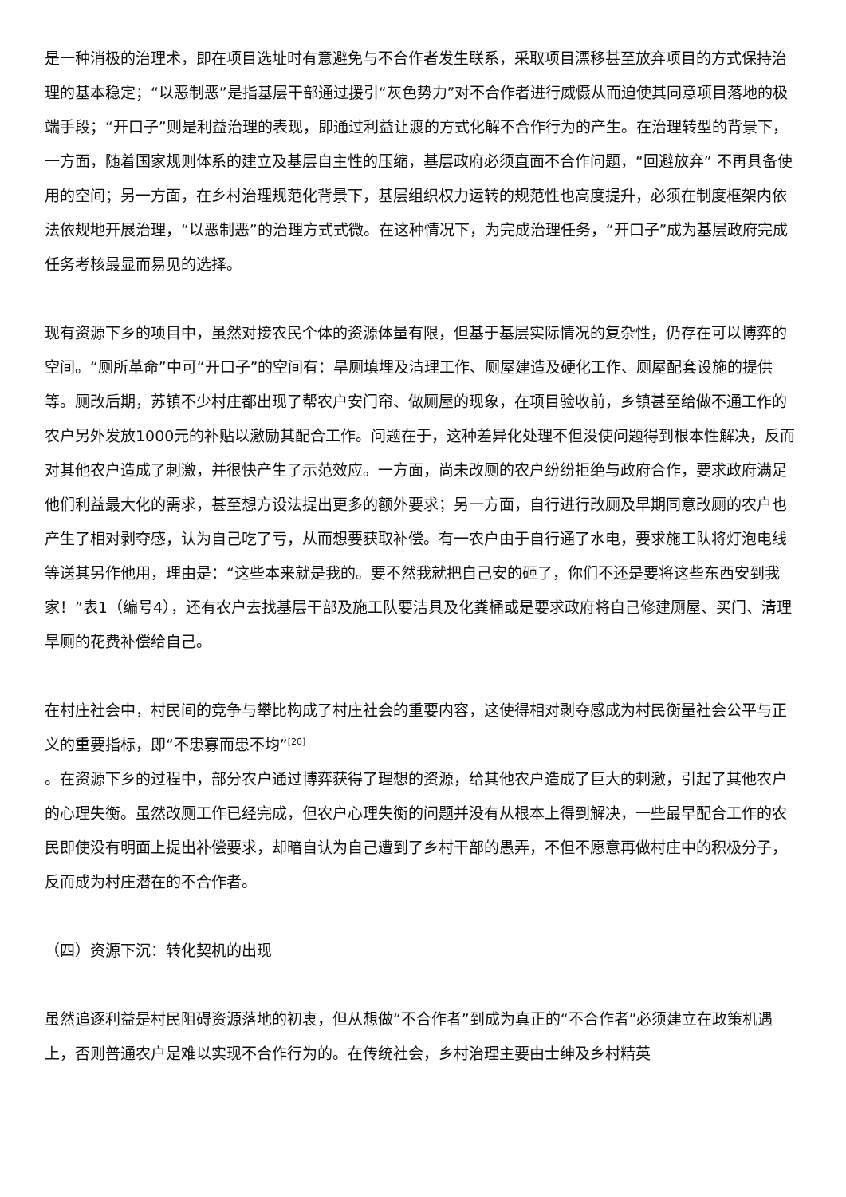是一种消极的治理术，即在项目选址时有意避免与不合作者发生联系，采取项目漂移甚至放弃项目的方式保持治理的基本稳定；“以恶制恶”是指基层干部通过援引“灰色势力”对不合作者进行威慑从而迫使其同意项目落地的极端手段；“开口子”则是利益治理的表现，即通过利益让渡的方式化解不合作行为的产生。在治理转型的背景下，一方面，随着国家规则体系的建立及基层自主性的压缩，基层政府必须直面不合作问题，“回避放弃” 不再具备使用的空间；另一方面，在乡村治理规范化背景下，基层组织权力运转的规范性也高度提升，必须在制度框架内依法依规地开展治理，“以恶制恶”的治理方式式微。在这种情况下，为完成治理任务，“开口子”成为基层政府完成任务考核最显而易见的选择。
现有资源下乡的项目中，虽然对接农民个体的资源体量有限，但基于基层实际情况的复杂性，仍存在可以博弈的空间。“厕所革命”中可“开口子”的空间有：旱厕填埋及清理工作、厕屋建造及硬化工作、厕屋配套设施的提供等。厕改后期，苏镇不少村庄都出现了帮农户安门帘、做厕屋的现象，在项目验收前，乡镇甚至给做不通工作的农户另外发放1000元的补贴以激励其配合工作。问题在于，这种差异化处理不但没使问题得到根本性解决，反而对其他农户造成了刺激，并很快产生了示范效应。一方面，尚未改厕的农户纷纷拒绝与政府合作，要求政府满足他们利益最大化的需求，甚至想方设法提出更多的额外要求；另一方面，自行进行改厕及早期同意改厕的农户也产生了相对剥夺感，认为自己吃了亏，从而想要获取补偿。有一农户由于自行通了水电，要求施工队将灯泡电线等送其另作他用，理由是：“这些本来就是我的。要不然我就把自己安的砸了，你们不还是要将这些东西安到我家！”表1（编号4），还有农户去找基层干部及施工队要洁具及化粪桶或是要求政府将自己修建厕屋、买门、清理旱厕的花费补偿给自己。
在村庄社会中，村民间的竞争与攀比构成了村庄社会的重要内容，这使得相对剥夺感成为村民衡量社会公平与正义的重要指标，即“不患寡而患不均”<sup>[20]</sup>
。在资源下乡的过程中，部分农户通过博弈获得了理想的资源，给其他农户造成了巨大的刺激，引起了其他农户的心理失衡。虽然改厕工作已经完成，但农户心理失衡的问题并没有从根本上得到解决，一些最早配合工作的农民即使没有明面上提出补偿要求，却暗自认为自己遭到了乡村干部的愚弄，不但不愿意再做村庄中的积极分子，反而成为村庄潜在的不合作者。
（四）资源下沉：转化契机的出现
虽然追逐利益是村民阻碍资源落地的初衷，但从想做“不合作者”到成为真正的“不合作者”必须建立在政策机遇上，否则普通农户是难以实现不合作行为的。在传统社会，乡村治理主要由士绅及乡村精英